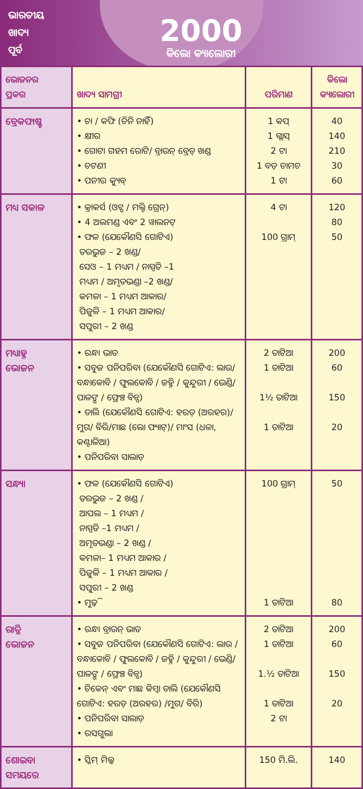ଭାରତୀୟ
ଖାଦ୍ୟ
ପୂର୍ବ
2000
କିଲୋ କ୍ୟାଲୋରୀ
| ଭୋଜନର ପ୍ରକର | ଖାଦ୍ୟ ସାମଗ୍ରୀ | ପରିମାଣ | କିଲୋ କ୍ୟାଲୋରୀ |
| --- | --- | --- | --- |
| ବ୍ରେକଫାଷ୍ଟ | • ଚା / କଫି (ଚିନି ନାହିଁ) • କ୍ଷୀର • ଗୋଟା ଗହମ ରୋଟି/ ବ୍ରାଉନ୍ ବ୍ରେଡ୍ ଖଣ୍ଡ • ଚଟଣୀ • ପନୀର କ୍ୟୁବ୍ | 1 କପ୍ 1 ଗ୍ଲାସ୍ 2 ଟା 1 ବଡ଼ ଚାମଚ 1 ଟା | 40 140 210 30 60 |
| ମଧ୍ୟ ସକାଳ | • କ୍ରାକର୍ସ (ଓଟ୍ସ / ମଲ୍ଟି ଗ୍ରେନ୍) • 4 ଅଲମଣ୍ଡ ଏବଂ 2 ୱାଲନଟ୍ • ଫଳ (ଯେକୌଣସି ଗୋଟିଏ) ତରଭୁଜ – 2 ଖଣ୍ଡ/ ସେଓ – 1 ମଧ୍ୟମ / ନାସ୍ପତି –1 ମଧ୍ୟମ / ଅମୃତଭଣ୍ଡା –2 ଖଣ୍ଡ/ କମଳା – 1 ମଧ୍ୟମ ଆକାର/ ପିଜୁଳି – 1 ମଧ୍ୟମ ଆକାର/ ସପୁରୀ – 2 ଖଣ୍ଡ | 4 ଟା 100 ଗ୍ରାମ୍ | 120 80 50 |
| ମଧ୍ୟାହ୍ନ ଭୋଜନ | • ରନ୍ଧା ଭାତ • ସବୁଜ ପନିପରିବା (ଯେକୌଣସି ଗୋଟିଏ: ଲାଉ/ ବନ୍ଧାକୋବି / ଫୁଲକୋବି / ଜହ୍ନି / କୁନ୍ଦୁରୀ / ଭେଣ୍ଡି/ ପାଳଙ୍ଗ / ଫ୍ରେଞ୍ଚ ବିନ୍ସ) • ଡାଲି (ଯେକୌଣସି ଗୋଟିଏ: ହରଡ଼ (ଅରହର)/ମୁଗ/ ବିରି/ମାଛ (ଲୋ ଫ୍ୟାଟ୍)/ ମାଂସ (ଧଳା, କଣ୍ଟାଳିଆ) • ପନିପରିବା ସାଲାଡ଼ | 2 ତାଟିଆ 1 ତାଟିଆ 1½ ତାଟିଆ 1 ତାଟିଆ | 200 60 150 20 |
| ସନ୍ଧ୍ୟା | • ଫଳ (ଯେକୌଣସି ଗୋଟିଏ) ତରଭୁଜ – 2 ଖଣ୍ଡ / ଆପଲ – 1 ମଧ୍ୟମ / ନାସ୍ପତି –1 ମଧ୍ୟମ / ଅମୃତଭଣ୍ଡା – 2 ଖଣ୍ଡ / କମଳା– 1 ମଧ୍ୟମ ଆକାର / ପିଜୁଳି – 1 ମଧ୍ୟମ ଆକାର / ସପୁରୀ – 2 ଖଣ୍ଡ • ମୁଢ଼ି | 100 ଗ୍ରାମ୍ 1 ତାଟିଆ | 50 80 |
| ରାତ୍ରି ଭୋଜନ | • ରନ୍ଧା ବ୍ରାଉନ୍ ଭାତ • ସବୁଜ ପନିପରିବା (ଯେକୌଣସି ଗୋଟିଏ: ଲାଉ / ବନ୍ଧାକୋବି / ଫୁଲକୋବି / ଜହ୍ନି / କୁନ୍ଦୁରୀ / ଭେଣ୍ଡି/ ପାଳଙ୍ଗ / ଫ୍ରେଞ୍ଚ ବିନ୍ସ) • ଚିକେନ୍ ଏବଂ ମାଛ କିମ୍ବା ଡାଲି (ଯେକୌଣସି ଗୋଟିଏ: ହରଡ଼ (ଅରହର) /ମୁଗ/ ବିରି) • ପନିପରିବା ସାଲାଡ଼ • ରସଗୁଲା | 2 ତାଟିଆ 1 ତାଟିଆ 1.½ ତାଟିଆ 1 ତାଟିଆ 2 ଟା | 200 60 150 20 |
| ଶୋଇବା ସମୟରେ | • ସ୍କିମ୍ ମିଲ୍କ | 150 ମି.ଲି. | 140 |